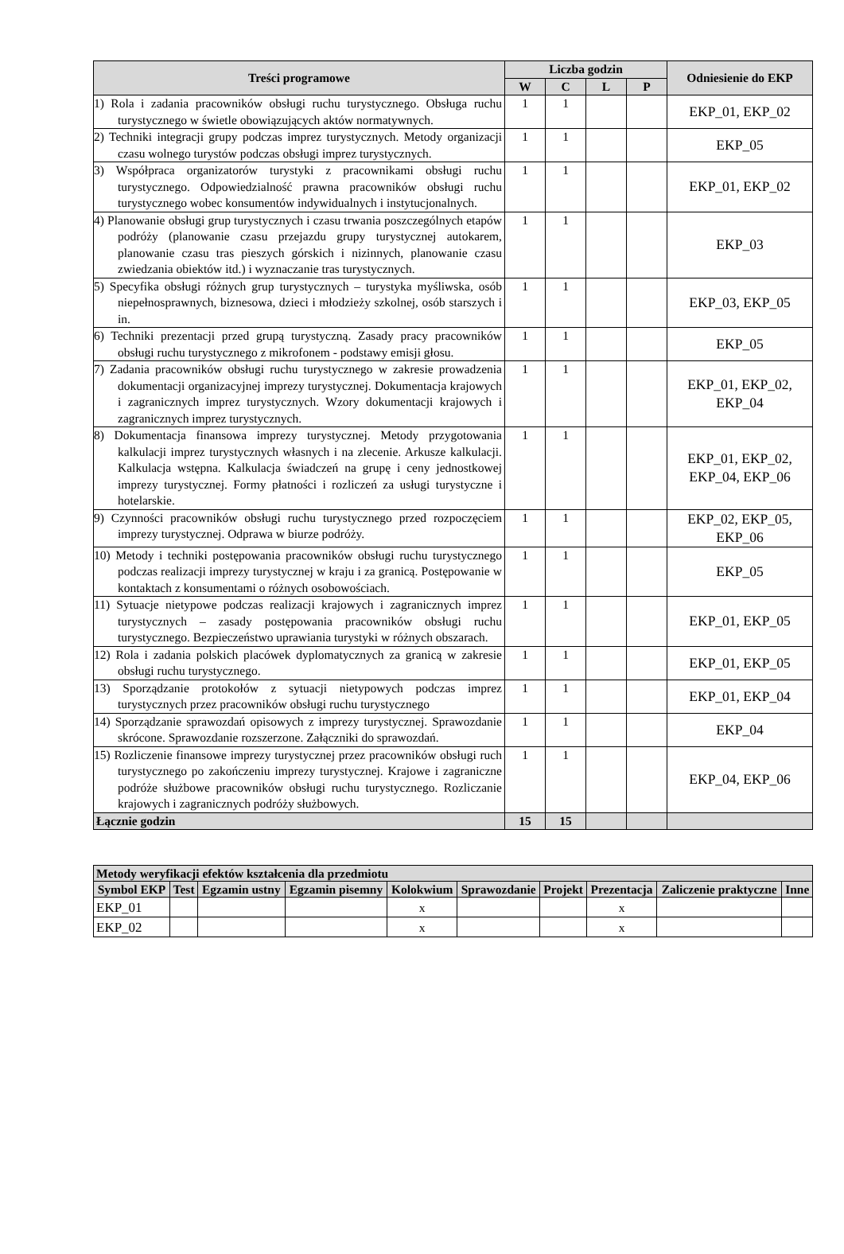| Treści programowe | Liczba godzin | | | | Odniesienie do EKP |
| --- | --- | --- | --- | --- | --- |
| | W | C | L | P | |
| 1) Rola i zadania pracowników obsługi ruchu turystycznego. Obsługa ruchu turystycznego w świetle obowiązujących aktów normatywnych. | 1 | 1 | | | EKP_01, EKP_02 |
| 2) Techniki integracji grupy podczas imprez turystycznych. Metody organizacji czasu wolnego turystów podczas obsługi imprez turystycznych. | 1 | 1 | | | EKP_05 |
| 3) Współpraca organizatorów turystyki z pracownikami obsługi ruchu turystycznego. Odpowiedzialność prawna pracowników obsługi ruchu turystycznego wobec konsumentów indywidualnych i instytucjonalnych. | 1 | 1 | | | EKP_01, EKP_02 |
| 4) Planowanie obsługi grup turystycznych i czasu trwania poszczególnych etapów podróży (planowanie czasu przejazdu grupy turystycznej autokarem, planowanie czasu tras pieszych górskich i nizinnych, planowanie czasu zwiedzania obiektów itd.) i wyznaczanie tras turystycznych. | 1 | 1 | | | EKP_03 |
| 5) Specyfika obsługi różnych grup turystycznych – turystyka myśliwska, osób niepełnosprawnych, biznesowa, dzieci i młodzieży szkolnej, osób starszych i in. | 1 | 1 | | | EKP_03, EKP_05 |
| 6) Techniki prezentacji przed grupą turystyczną. Zasady pracy pracowników obsługi ruchu turystycznego z mikrofonem - podstawy emisji głosu. | 1 | 1 | | | EKP_05 |
| 7) Zadania pracowników obsługi ruchu turystycznego w zakresie prowadzenia dokumentacji organizacyjnej imprezy turystycznej. Dokumentacja krajowych i zagranicznych imprez turystycznych. Wzory dokumentacji krajowych i zagranicznych imprez turystycznych. | 1 | 1 | | | EKP_01, EKP_02, EKP_04 |
| 8) Dokumentacja finansowa imprezy turystycznej. Metody przygotowania kalkulacji imprez turystycznych własnych i na zlecenie. Arkusze kalkulacji. Kalkulacja wstępna. Kalkulacja świadczeń na grupę i ceny jednostkowej imprezy turystycznej. Formy płatności i rozliczeń za usługi turystyczne i hotelarskie. | 1 | 1 | | | EKP_01, EKP_02, EKP_04, EKP_06 |
| 9) Czynności pracowników obsługi ruchu turystycznego przed rozpoczęciem imprezy turystycznej. Odprawa w biurze podróży. | 1 | 1 | | | EKP_02, EKP_05, EKP_06 |
| 10) Metody i techniki postępowania pracowników obsługi ruchu turystycznego podczas realizacji imprezy turystycznej w kraju i za granicą. Postępowanie w kontaktach z konsumentami o różnych osobowościach. | 1 | 1 | | | EKP_05 |
| 11) Sytuacje nietypowe podczas realizacji krajowych i zagranicznych imprez turystycznych – zasady postępowania pracowników obsługi ruchu turystycznego. Bezpieczeństwo uprawiania turystyki w różnych obszarach. | 1 | 1 | | | EKP_01, EKP_05 |
| 12) Rola i zadania polskich placówek dyplomatycznych za granicą w zakresie obsługi ruchu turystycznego. | 1 | 1 | | | EKP_01, EKP_05 |
| 13) Sporządzanie protokołów z sytuacji nietypowych podczas imprez turystycznych przez pracowników obsługi ruchu turystycznego | 1 | 1 | | | EKP_01, EKP_04 |
| 14) Sporządzanie sprawozdań opisowych z imprezy turystycznej. Sprawozdanie skrócone. Sprawozdanie rozszerzone. Załączniki do sprawozdań. | 1 | 1 | | | EKP_04 |
| 15) Rozliczenie finansowe imprezy turystycznej przez pracowników obsługi ruch turystycznego po zakończeniu imprezy turystycznej. Krajowe i zagraniczne podróże służbowe pracowników obsługi ruchu turystycznego. Rozliczanie krajowych i zagranicznych podróży służbowych. | 1 | 1 | | | EKP_04, EKP_06 |
| Łącznie godzin | 15 | 15 | | | |
| Metody weryfikacji efektów kształcenia dla przedmiotu | | | | | | | | | |
| --- | --- | --- | --- | --- | --- | --- | --- | --- | --- |
| Symbol EKP | Test | Egzamin ustny | Egzamin pisemny | Kolokwium | Sprawozdanie | Projekt | Prezentacja | Zaliczenie praktyczne | Inne |
| EKP_01 | | | | x | | | x | | |
| EKP_02 | | | | x | | | x | | |